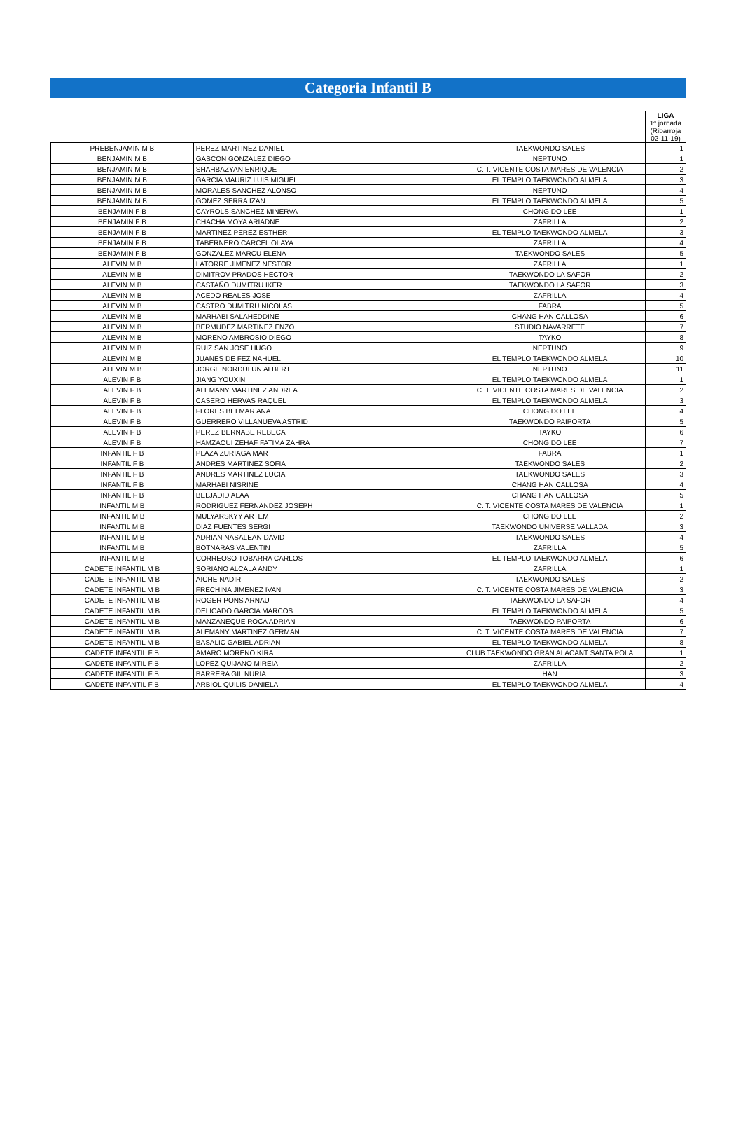Categoria Infantil B
| | | | LIGA 1ª jornada (Ribarroja 02-11-19) |
| PREBENJAMIN M B | PEREZ MARTINEZ DANIEL | TAEKWONDO SALES | 1 |
| BENJAMIN M B | GASCON GONZALEZ DIEGO | NEPTUNO | 1 |
| BENJAMIN M B | SHAHBAZYAN ENRIQUE | C. T. VICENTE COSTA MARES DE VALENCIA | 2 |
| BENJAMIN M B | GARCIA MAURIZ LUIS MIGUEL | EL TEMPLO TAEKWONDO ALMELA | 3 |
| BENJAMIN M B | MORALES SANCHEZ ALONSO | NEPTUNO | 4 |
| BENJAMIN M B | GOMEZ SERRA IZAN | EL TEMPLO TAEKWONDO ALMELA | 5 |
| BENJAMIN F B | CAYROLS SANCHEZ MINERVA | CHONG DO LEE | 1 |
| BENJAMIN F B | CHACHA MOYA ARIADNE | ZAFRILLA | 2 |
| BENJAMIN F B | MARTINEZ PEREZ ESTHER | EL TEMPLO TAEKWONDO ALMELA | 3 |
| BENJAMIN F B | TABERNERO CARCEL OLAYA | ZAFRILLA | 4 |
| BENJAMIN F B | GONZALEZ MARCU ELENA | TAEKWONDO SALES | 5 |
| ALEVIN M B | LATORRE JIMENEZ NESTOR | ZAFRILLA | 1 |
| ALEVIN M B | DIMITROV PRADOS HECTOR | TAEKWONDO LA SAFOR | 2 |
| ALEVIN M B | CASTAÑO DUMITRU IKER | TAEKWONDO LA SAFOR | 3 |
| ALEVIN M B | ACEDO REALES JOSE | ZAFRILLA | 4 |
| ALEVIN M B | CASTRO DUMITRU NICOLAS | FABRA | 5 |
| ALEVIN M B | MARHABI SALAHEDDINE | CHANG HAN CALLOSA | 6 |
| ALEVIN M B | BERMUDEZ MARTINEZ ENZO | STUDIO NAVARRETE | 7 |
| ALEVIN M B | MORENO AMBROSIO DIEGO | TAYKO | 8 |
| ALEVIN M B | RUIZ SAN JOSE HUGO | NEPTUNO | 9 |
| ALEVIN M B | JUANES DE FEZ NAHUEL | EL TEMPLO TAEKWONDO ALMELA | 10 |
| ALEVIN M B | JORGE NORDULUN ALBERT | NEPTUNO | 11 |
| ALEVIN F B | JIANG YOUXIN | EL TEMPLO TAEKWONDO ALMELA | 1 |
| ALEVIN F B | ALEMANY MARTINEZ ANDREA | C. T. VICENTE COSTA MARES DE VALENCIA | 2 |
| ALEVIN F B | CASERO HERVAS RAQUEL | EL TEMPLO TAEKWONDO ALMELA | 3 |
| ALEVIN F B | FLORES BELMAR ANA | CHONG DO LEE | 4 |
| ALEVIN F B | GUERRERO VILLANUEVA ASTRID | TAEKWONDO PAIPORTA | 5 |
| ALEVIN F B | PEREZ BERNABE REBECA | TAYKO | 6 |
| ALEVIN F B | HAMZAOUI ZEHAF FATIMA ZAHRA | CHONG DO LEE | 7 |
| INFANTIL F B | PLAZA ZURIAGA MAR | FABRA | 1 |
| INFANTIL F B | ANDRES MARTINEZ SOFIA | TAEKWONDO SALES | 2 |
| INFANTIL F B | ANDRES MARTINEZ LUCIA | TAEKWONDO SALES | 3 |
| INFANTIL F B | MARHABI NISRINE | CHANG HAN CALLOSA | 4 |
| INFANTIL F B | BELJADID ALAA | CHANG HAN CALLOSA | 5 |
| INFANTIL M B | RODRIGUEZ FERNANDEZ JOSEPH | C. T. VICENTE COSTA MARES DE VALENCIA | 1 |
| INFANTIL M B | MULYARSKYY ARTEM | CHONG DO LEE | 2 |
| INFANTIL M B | DIAZ FUENTES SERGI | TAEKWONDO UNIVERSE VALLADA | 3 |
| INFANTIL M B | ADRIAN NASALEAN DAVID | TAEKWONDO SALES | 4 |
| INFANTIL M B | BOTNARAS VALENTIN | ZAFRILLA | 5 |
| INFANTIL M B | CORREOSO TOBARRA CARLOS | EL TEMPLO TAEKWONDO ALMELA | 6 |
| CADETE INFANTIL M B | SORIANO ALCALA ANDY | ZAFRILLA | 1 |
| CADETE INFANTIL M B | AICHE NADIR | TAEKWONDO SALES | 2 |
| CADETE INFANTIL M B | FRECHINA JIMENEZ IVAN | C. T. VICENTE COSTA MARES DE VALENCIA | 3 |
| CADETE INFANTIL M B | ROGER PONS ARNAU | TAEKWONDO LA SAFOR | 4 |
| CADETE INFANTIL M B | DELICADO GARCIA MARCOS | EL TEMPLO TAEKWONDO ALMELA | 5 |
| CADETE INFANTIL M B | MANZANEQUE ROCA ADRIAN | TAEKWONDO PAIPORTA | 6 |
| CADETE INFANTIL M B | ALEMANY MARTINEZ GERMAN | C. T. VICENTE COSTA MARES DE VALENCIA | 7 |
| CADETE INFANTIL M B | BASALIC GABIEL ADRIAN | EL TEMPLO TAEKWONDO ALMELA | 8 |
| CADETE INFANTIL F B | AMARO MORENO KIRA | CLUB TAEKWONDO GRAN ALACANT SANTA POLA | 1 |
| CADETE INFANTIL F B | LOPEZ QUIJANO MIREIA | ZAFRILLA | 2 |
| CADETE INFANTIL F B | BARRERA GIL NURIA | HAN | 3 |
| CADETE INFANTIL F B | ARBIOL QUILIS DANIELA | EL TEMPLO TAEKWONDO ALMELA | 4 |